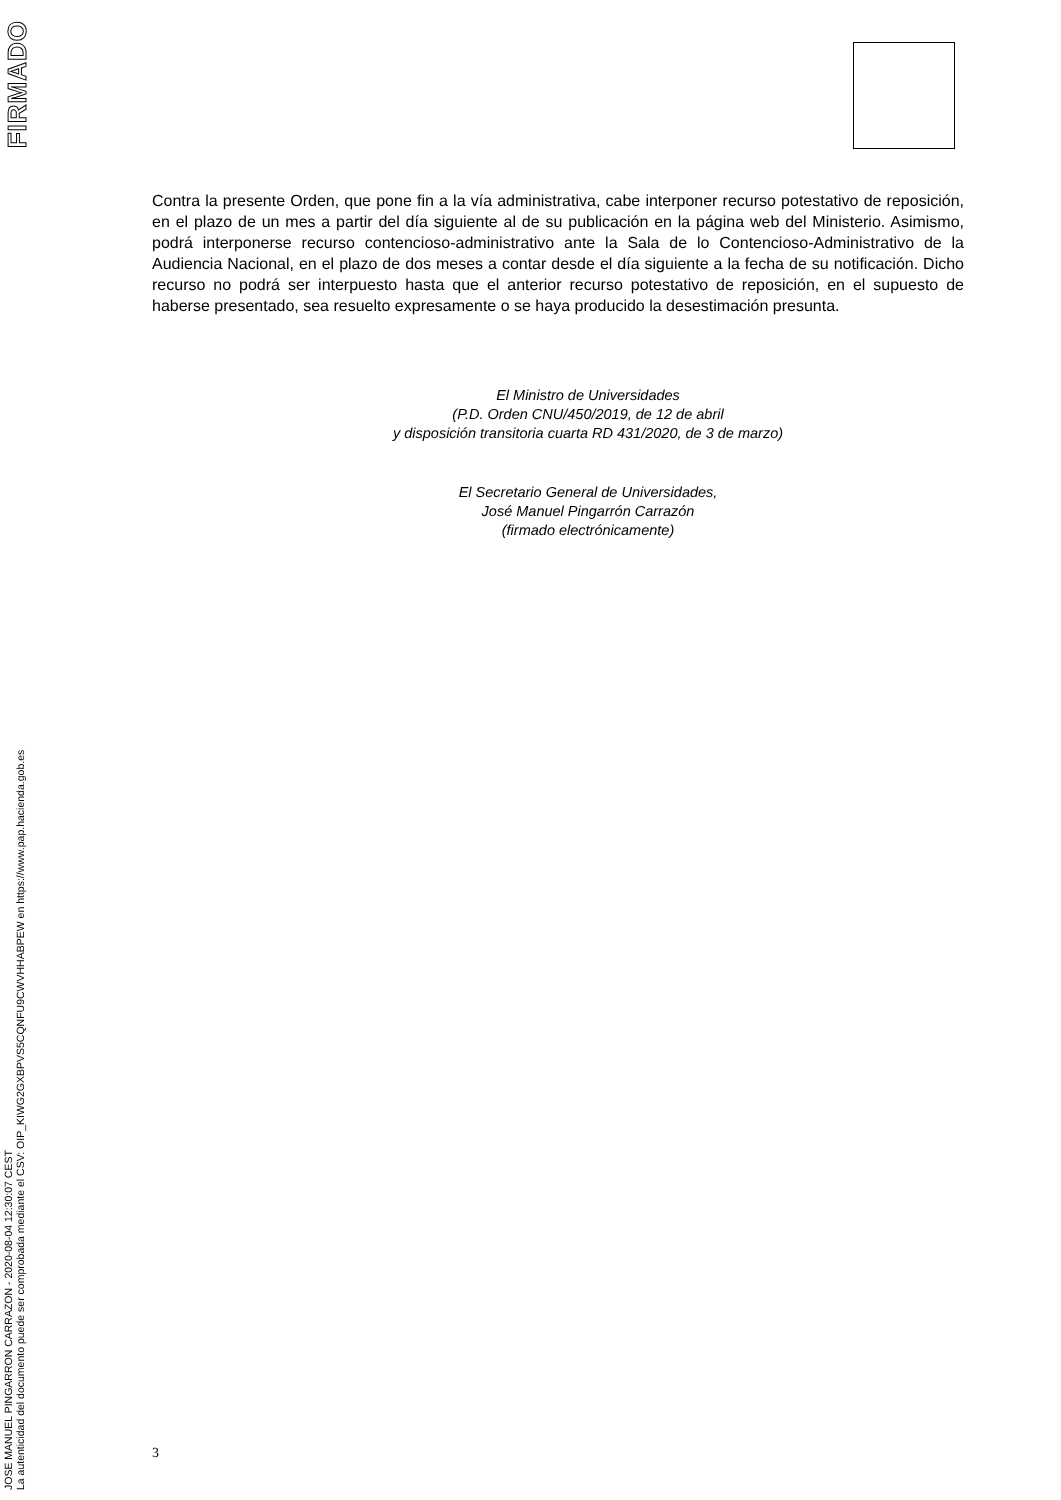FIRMADO
JOSE MANUEL PINGARRON CARRAZON - 2020-08-04 12:30:07 CEST
La autenticidad del documento puede ser comprobada mediante el CSV: OIP_KIWG2GXBPVS5CQNFU9CWVHHABPEW en https://www.pap.hacienda.gob.es
Contra la presente Orden, que pone fin a la vía administrativa, cabe interponer recurso potestativo de reposición, en el plazo de un mes a partir del día siguiente al de su publicación en la página web del Ministerio. Asimismo, podrá interponerse recurso contencioso-administrativo ante la Sala de lo Contencioso-Administrativo de la Audiencia Nacional, en el plazo de dos meses a contar desde el día siguiente a la fecha de su notificación. Dicho recurso no podrá ser interpuesto hasta que el anterior recurso potestativo de reposición, en el supuesto de haberse presentado, sea resuelto expresamente o se haya producido la desestimación presunta.
El Ministro de Universidades
(P.D. Orden CNU/450/2019, de 12 de abril
y disposición transitoria cuarta RD 431/2020, de 3 de marzo)
El Secretario General de Universidades,
José Manuel Pingarrón Carrazón
(firmado electrónicamente)
3